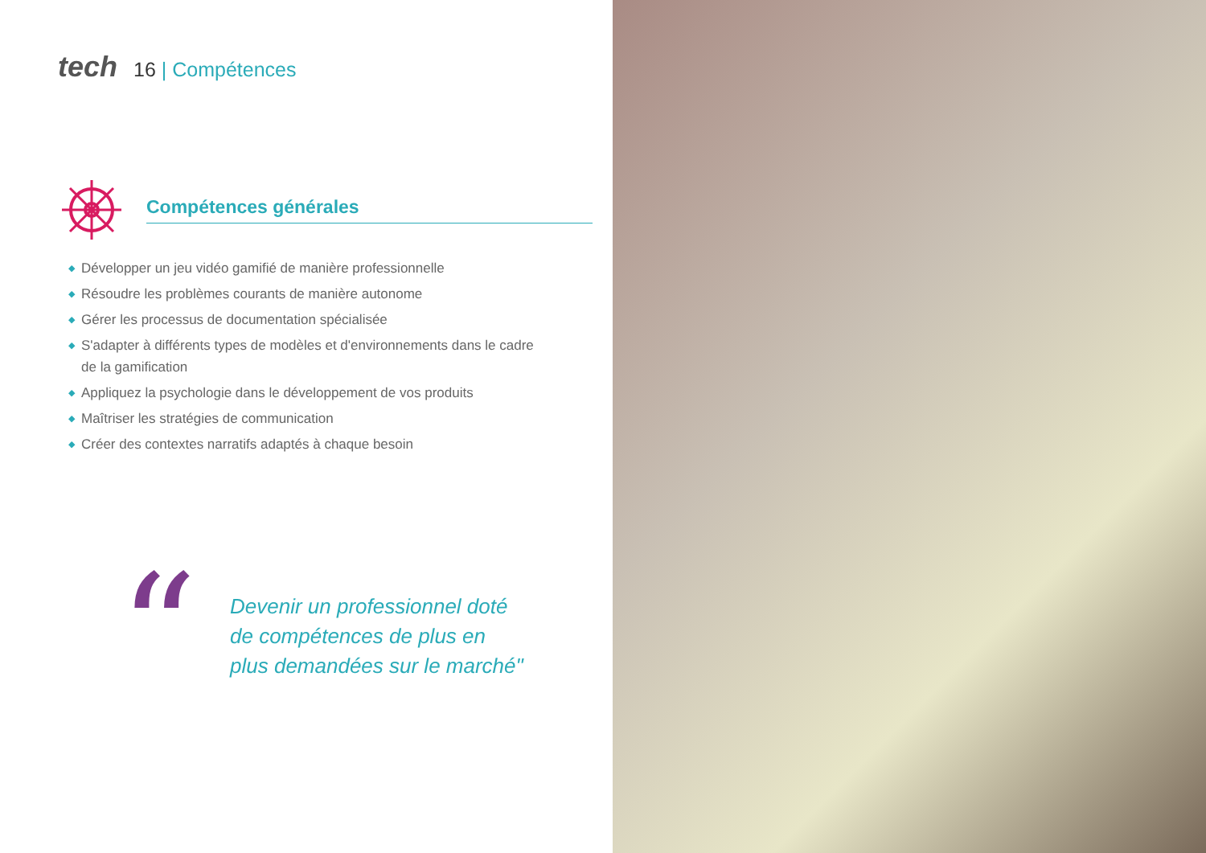tech 16 | Compétences
Compétences générales
◆ Développer un jeu vidéo gamifié de manière professionnelle
◆ Résoudre les problèmes courants de manière autonome
◆ Gérer les processus de documentation spécialisée
◆ S'adapter à différents types de modèles et d'environnements dans le cadre de la gamification
◆ Appliquez la psychologie dans le développement de vos produits
◆ Maîtriser les stratégies de communication
◆ Créer des contextes narratifs adaptés à chaque besoin
“
Devenir un professionnel doté
de compétences de plus en
plus demandées sur le marché"